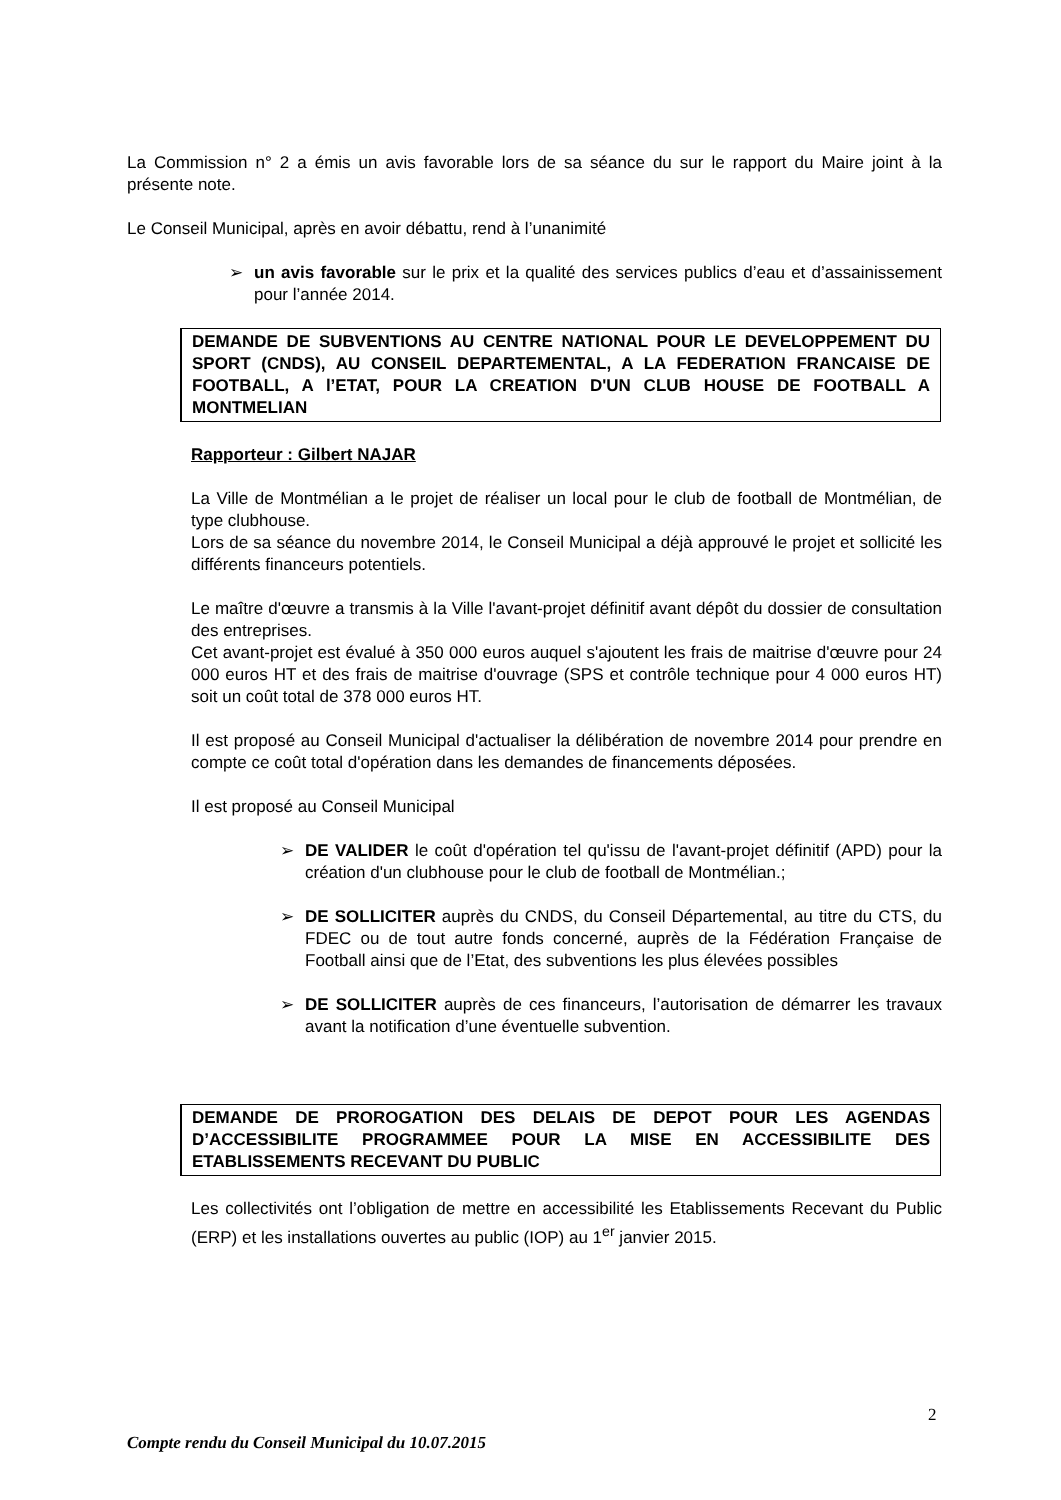La Commission n° 2 a émis un avis favorable lors de sa séance du sur le rapport du Maire joint à la présente note.
Le Conseil Municipal, après en avoir débattu, rend à l’unanimité
➢ un avis favorable sur le prix et la qualité des services publics d’eau et d’assainissement pour l’année 2014.
DEMANDE DE SUBVENTIONS AU CENTRE NATIONAL POUR LE DEVELOPPEMENT DU SPORT (CNDS), AU CONSEIL DEPARTEMENTAL, A LA FEDERATION FRANCAISE DE FOOTBALL, A l’ETAT, POUR LA CREATION D'UN CLUB HOUSE DE FOOTBALL A MONTMELIAN
Rapporteur : Gilbert NAJAR
La Ville de Montmélian a le projet de réaliser un local pour le club de football de Montmélian, de type clubhouse.
Lors de sa séance du novembre 2014, le Conseil Municipal a déjà approuvé le projet et sollicité les différents financeurs potentiels.
Le maître d'œuvre a transmis à la Ville l'avant-projet définitif avant dépôt du dossier de consultation des entreprises.
Cet avant-projet est évalué à 350 000 euros auquel s'ajoutent les frais de maitrise d'œuvre pour 24 000 euros HT et des frais de maitrise d'ouvrage (SPS et contrôle technique pour 4 000 euros HT) soit un coût total de 378 000 euros HT.
Il est proposé au Conseil Municipal d'actualiser la délibération de novembre 2014 pour prendre en compte ce coût total d'opération dans les demandes de financements déposées.
Il est proposé au Conseil Municipal
➢ DE VALIDER le coût d'opération tel qu'issu de l'avant-projet définitif (APD) pour la création d'un clubhouse pour le club de football de Montmélian.;
➢ DE SOLLICITER auprès du CNDS, du Conseil Départemental, au titre du CTS, du FDEC ou de tout autre fonds concerné, auprès de la Fédération Française de Football ainsi que de l’Etat, des subventions les plus élevées possibles
➢ DE SOLLICITER auprès de ces financeurs, l’autorisation de démarrer les travaux avant la notification d’une éventuelle subvention.
DEMANDE DE PROROGATION DES DELAIS DE DEPOT POUR LES AGENDAS D’ACCESSIBILITE PROGRAMMEE POUR LA MISE EN ACCESSIBILITE DES ETABLISSEMENTS RECEVANT DU PUBLIC
Les collectivités ont l’obligation de mettre en accessibilité les Etablissements Recevant du Public (ERP) et les installations ouvertes au public (IOP) au 1<sup>er</sup> janvier 2015.
2
Compte rendu du Conseil Municipal du 10.07.2015